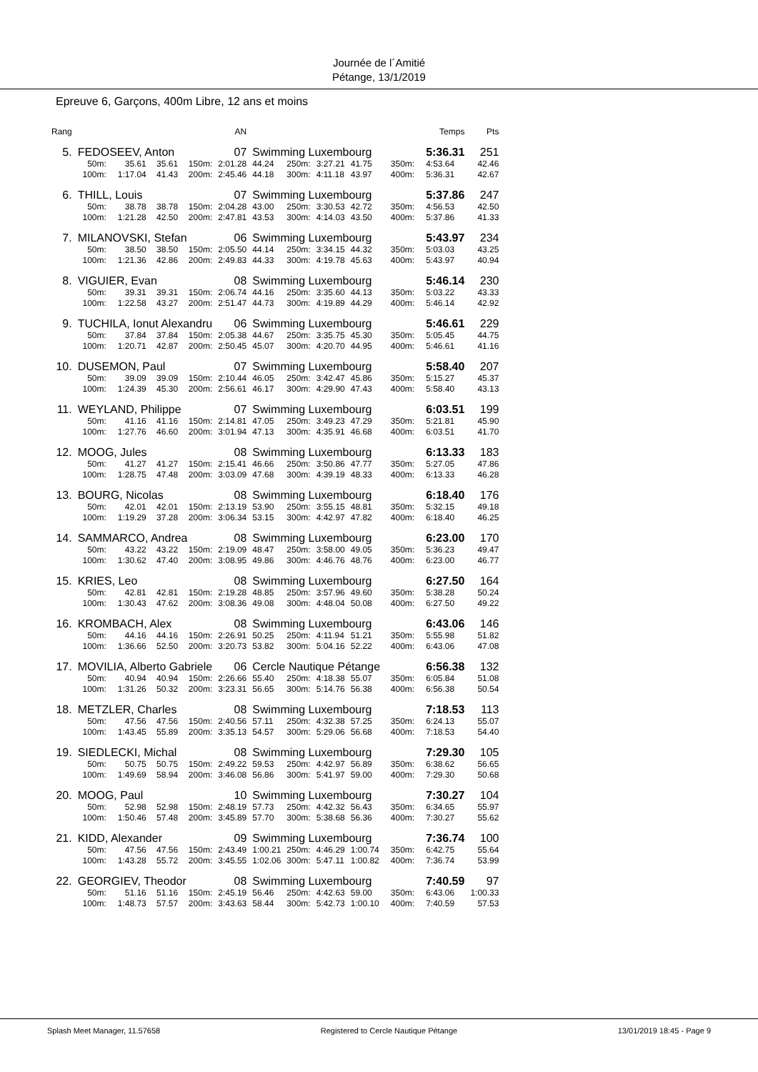Journée de l´Amitié
Pétange, 13/1/2019
Epreuve 6, Garçons, 400m Libre, 12 ans et moins
| Rang | | | | | | AN | | | | | | | | Temps | Pts |
| 5. | FEDOSEEV, Anton | | | | | 07 | Swimming Luxembourg | | | | | | | 5:36.31 | 251 |
| | 50m: | 35.61 | 35.61 | 150m: | 2:01.28 | | 44.24 | 250m: | 3:27.21 | 41.75 | | 350m: | | 4:53.64 | 42.46 |
| | 100m: | 1:17.04 | 41.43 | 200m: | 2:45.46 | | 44.18 | 300m: | 4:11.18 | 43.97 | | 400m: | | 5:36.31 | 42.67 |
| 6. | THILL, Louis | | | | | 07 | Swimming Luxembourg | | | | | | | 5:37.86 | 247 |
| | 50m: | 38.78 | 38.78 | 150m: | 2:04.28 | | 43.00 | 250m: | 3:30.53 | 42.72 | | 350m: | | 4:56.53 | 42.50 |
| | 100m: | 1:21.28 | 42.50 | 200m: | 2:47.81 | | 43.53 | 300m: | 4:14.03 | 43.50 | | 400m: | | 5:37.86 | 41.33 |
| 7. | MILANOVSKI, Stefan | | | | | 06 | Swimming Luxembourg | | | | | | | 5:43.97 | 234 |
| | 50m: | 38.50 | 38.50 | 150m: | 2:05.50 | | 44.14 | 250m: | 3:34.15 | 44.32 | | 350m: | | 5:03.03 | 43.25 |
| | 100m: | 1:21.36 | 42.86 | 200m: | 2:49.83 | | 44.33 | 300m: | 4:19.78 | 45.63 | | 400m: | | 5:43.97 | 40.94 |
| 8. | VIGUIER, Evan | | | | | 08 | Swimming Luxembourg | | | | | | | 5:46.14 | 230 |
| | 50m: | 39.31 | 39.31 | 150m: | 2:06.74 | | 44.16 | 250m: | 3:35.60 | 44.13 | | 350m: | | 5:03.22 | 43.33 |
| | 100m: | 1:22.58 | 43.27 | 200m: | 2:51.47 | | 44.73 | 300m: | 4:19.89 | 44.29 | | 400m: | | 5:46.14 | 42.92 |
| 9. | TUCHILA, Ionut Alexandru | | | | | 06 | Swimming Luxembourg | | | | | | | 5:46.61 | 229 |
| | 50m: | 37.84 | 37.84 | 150m: | 2:05.38 | | 44.67 | 250m: | 3:35.75 | 45.30 | | 350m: | | 5:05.45 | 44.75 |
| | 100m: | 1:20.71 | 42.87 | 200m: | 2:50.45 | | 45.07 | 300m: | 4:20.70 | 44.95 | | 400m: | | 5:46.61 | 41.16 |
| 10. | DUSEMON, Paul | | | | | 07 | Swimming Luxembourg | | | | | | | 5:58.40 | 207 |
| | 50m: | 39.09 | 39.09 | 150m: | 2:10.44 | | 46.05 | 250m: | 3:42.47 | 45.86 | | 350m: | | 5:15.27 | 45.37 |
| | 100m: | 1:24.39 | 45.30 | 200m: | 2:56.61 | | 46.17 | 300m: | 4:29.90 | 47.43 | | 400m: | | 5:58.40 | 43.13 |
| 11. | WEYLAND, Philippe | | | | | 07 | Swimming Luxembourg | | | | | | | 6:03.51 | 199 |
| | 50m: | 41.16 | 41.16 | 150m: | 2:14.81 | | 47.05 | 250m: | 3:49.23 | 47.29 | | 350m: | | 5:21.81 | 45.90 |
| | 100m: | 1:27.76 | 46.60 | 200m: | 3:01.94 | | 47.13 | 300m: | 4:35.91 | 46.68 | | 400m: | | 6:03.51 | 41.70 |
| 12. | MOOG, Jules | | | | | 08 | Swimming Luxembourg | | | | | | | 6:13.33 | 183 |
| | 50m: | 41.27 | 41.27 | 150m: | 2:15.41 | | 46.66 | 250m: | 3:50.86 | 47.77 | | 350m: | | 5:27.05 | 47.86 |
| | 100m: | 1:28.75 | 47.48 | 200m: | 3:03.09 | | 47.68 | 300m: | 4:39.19 | 48.33 | | 400m: | | 6:13.33 | 46.28 |
| 13. | BOURG, Nicolas | | | | | 08 | Swimming Luxembourg | | | | | | | 6:18.40 | 176 |
| | 50m: | 42.01 | 42.01 | 150m: | 2:13.19 | | 53.90 | 250m: | 3:55.15 | 48.81 | | 350m: | | 5:32.15 | 49.18 |
| | 100m: | 1:19.29 | 37.28 | 200m: | 3:06.34 | | 53.15 | 300m: | 4:42.97 | 47.82 | | 400m: | | 6:18.40 | 46.25 |
| 14. | SAMMARCO, Andrea | | | | | 08 | Swimming Luxembourg | | | | | | | 6:23.00 | 170 |
| | 50m: | 43.22 | 43.22 | 150m: | 2:19.09 | | 48.47 | 250m: | 3:58.00 | 49.05 | | 350m: | | 5:36.23 | 49.47 |
| | 100m: | 1:30.62 | 47.40 | 200m: | 3:08.95 | | 49.86 | 300m: | 4:46.76 | 48.76 | | 400m: | | 6:23.00 | 46.77 |
| 15. | KRIES, Leo | | | | | 08 | Swimming Luxembourg | | | | | | | 6:27.50 | 164 |
| | 50m: | 42.81 | 42.81 | 150m: | 2:19.28 | | 48.85 | 250m: | 3:57.96 | 49.60 | | 350m: | | 5:38.28 | 50.24 |
| | 100m: | 1:30.43 | 47.62 | 200m: | 3:08.36 | | 49.08 | 300m: | 4:48.04 | 50.08 | | 400m: | | 6:27.50 | 49.22 |
| 16. | KROMBACH, Alex | | | | | 08 | Swimming Luxembourg | | | | | | | 6:43.06 | 146 |
| | 50m: | 44.16 | 44.16 | 150m: | 2:26.91 | | 50.25 | 250m: | 4:11.94 | 51.21 | | 350m: | | 5:55.98 | 51.82 |
| | 100m: | 1:36.66 | 52.50 | 200m: | 3:20.73 | | 53.82 | 300m: | 5:04.16 | 52.22 | | 400m: | | 6:43.06 | 47.08 |
| 17. | MOVILIA, Alberto Gabriele | | | | | 06 | Cercle Nautique Pétange | | | | | | | 6:56.38 | 132 |
| | 50m: | 40.94 | 40.94 | 150m: | 2:26.66 | | 55.40 | 250m: | 4:18.38 | 55.07 | | 350m: | | 6:05.84 | 51.08 |
| | 100m: | 1:31.26 | 50.32 | 200m: | 3:23.31 | | 56.65 | 300m: | 5:14.76 | 56.38 | | 400m: | | 6:56.38 | 50.54 |
| 18. | METZLER, Charles | | | | | 08 | Swimming Luxembourg | | | | | | | 7:18.53 | 113 |
| | 50m: | 47.56 | 47.56 | 150m: | 2:40.56 | | 57.11 | 250m: | 4:32.38 | 57.25 | | 350m: | | 6:24.13 | 55.07 |
| | 100m: | 1:43.45 | 55.89 | 200m: | 3:35.13 | | 54.57 | 300m: | 5:29.06 | 56.68 | | 400m: | | 7:18.53 | 54.40 |
| 19. | SIEDLECKI, Michal | | | | | 08 | Swimming Luxembourg | | | | | | | 7:29.30 | 105 |
| | 50m: | 50.75 | 50.75 | 150m: | 2:49.22 | | 59.53 | 250m: | 4:42.97 | 56.89 | | 350m: | | 6:38.62 | 56.65 |
| | 100m: | 1:49.69 | 58.94 | 200m: | 3:46.08 | | 56.86 | 300m: | 5:41.97 | 59.00 | | 400m: | | 7:29.30 | 50.68 |
| 20. | MOOG, Paul | | | | | 10 | Swimming Luxembourg | | | | | | | 7:30.27 | 104 |
| | 50m: | 52.98 | 52.98 | 150m: | 2:48.19 | | 57.73 | 250m: | 4:42.32 | 56.43 | | 350m: | | 6:34.65 | 55.97 |
| | 100m: | 1:50.46 | 57.48 | 200m: | 3:45.89 | | 57.70 | 300m: | 5:38.68 | 56.36 | | 400m: | | 7:30.27 | 55.62 |
| 21. | KIDD, Alexander | | | | | 09 | Swimming Luxembourg | | | | | | | 7:36.74 | 100 |
| | 50m: | 47.56 | 47.56 | 150m: | 2:43.49 | | 1:00.21 | 250m: | 4:46.29 | 1:00.74 | | 350m: | | 6:42.75 | 55.64 |
| | 100m: | 1:43.28 | 55.72 | 200m: | 3:45.55 | | 1:02.06 | 300m: | 5:47.11 | 1:00.82 | | 400m: | | 7:36.74 | 53.99 |
| 22. | GEORGIEV, Theodor | | | | | 08 | Swimming Luxembourg | | | | | | | 7:40.59 | 97 |
| | 50m: | 51.16 | 51.16 | 150m: | 2:45.19 | | 56.46 | 250m: | 4:42.63 | 59.00 | | 350m: | | 6:43.06 | 1:00.33 |
| | 100m: | 1:48.73 | 57.57 | 200m: | 3:43.63 | | 58.44 | 300m: | 5:42.73 | 1:00.10 | | 400m: | | 7:40.59 | 57.53 |
Splash Meet Manager, 11.57658 Registered to Cercle Nautique Pétange 13/01/2019 18:45 - Page 9